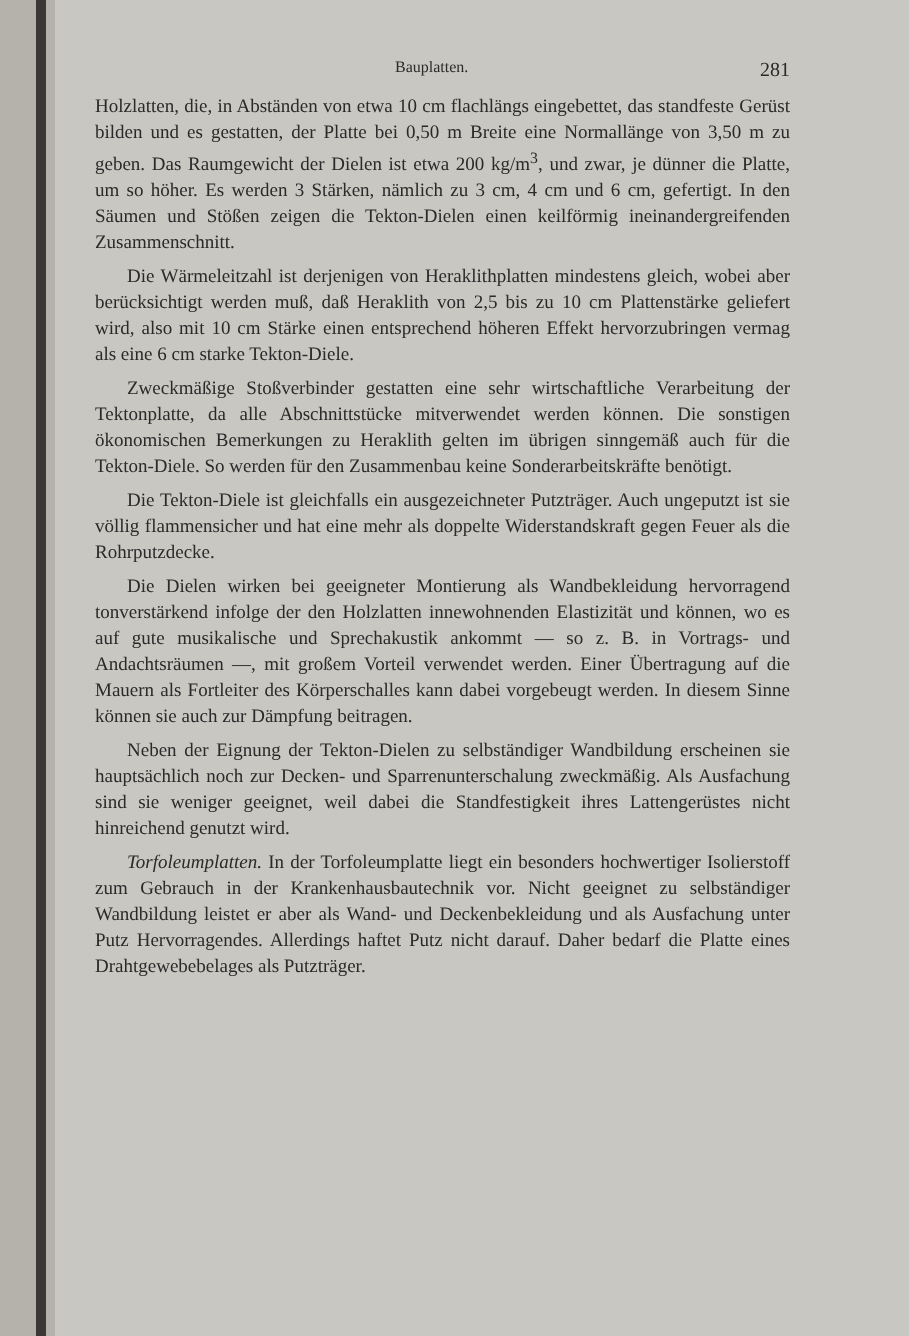Bauplatten. 281
Holzlatten, die, in Abständen von etwa 10 cm flachlängs eingebettet, das standfeste Gerüst bilden und es gestatten, der Platte bei 0,50 m Breite eine Normallänge von 3,50 m zu geben. Das Raumgewicht der Dielen ist etwa 200 kg/m<sup>3</sup>, und zwar, je dünner die Platte, um so höher. Es werden 3 Stärken, nämlich zu 3 cm, 4 cm und 6 cm, gefertigt. In den Säumen und Stößen zeigen die Tekton-Dielen einen keilförmig ineinandergreifenden Zusammenschnitt.
Die Wärmeleitzahl ist derjenigen von Heraklithplatten mindestens gleich, wobei aber berücksichtigt werden muß, daß Heraklith von 2,5 bis zu 10 cm Plattenstärke geliefert wird, also mit 10 cm Stärke einen entsprechend höheren Effekt hervorzubringen vermag als eine 6 cm starke Tekton-Diele.
Zweckmäßige Stoßverbinder gestatten eine sehr wirtschaftliche Verarbeitung der Tektonplatte, da alle Abschnittstücke mitverwendet werden können. Die sonstigen ökonomischen Bemerkungen zu Heraklith gelten im übrigen sinngemäß auch für die Tekton-Diele. So werden für den Zusammenbau keine Sonderarbeitskräfte benötigt.
Die Tekton-Diele ist gleichfalls ein ausgezeichneter Putzträger. Auch ungeputzt ist sie völlig flammensicher und hat eine mehr als doppelte Widerstandskraft gegen Feuer als die Rohrputzdecke.
Die Dielen wirken bei geeigneter Montierung als Wandbekleidung hervorragend tonverstärkend infolge der den Holzlatten innewohnenden Elastizität und können, wo es auf gute musikalische und Sprechakustik ankommt — so z. B. in Vortrags- und Andachtsräumen —, mit großem Vorteil verwendet werden. Einer Übertragung auf die Mauern als Fortleiter des Körperschalles kann dabei vorgebeugt werden. In diesem Sinne können sie auch zur Dämpfung beitragen.
Neben der Eignung der Tekton-Dielen zu selbständiger Wandbildung erscheinen sie hauptsächlich noch zur Decken- und Sparrenunterschalung zweckmäßig. Als Ausfachung sind sie weniger geeignet, weil dabei die Standfestigkeit ihres Lattengerüstes nicht hinreichend genutzt wird.
Torfoleumplatten. In der Torfoleumplatte liegt ein besonders hochwertiger Isolierstoff zum Gebrauch in der Krankenhausbautechnik vor. Nicht geeignet zu selbständiger Wandbildung leistet er aber als Wand- und Deckenbekleidung und als Ausfachung unter Putz Hervorragendes. Allerdings haftet Putz nicht darauf. Daher bedarf die Platte eines Drahtgewebebelages als Putzträger.